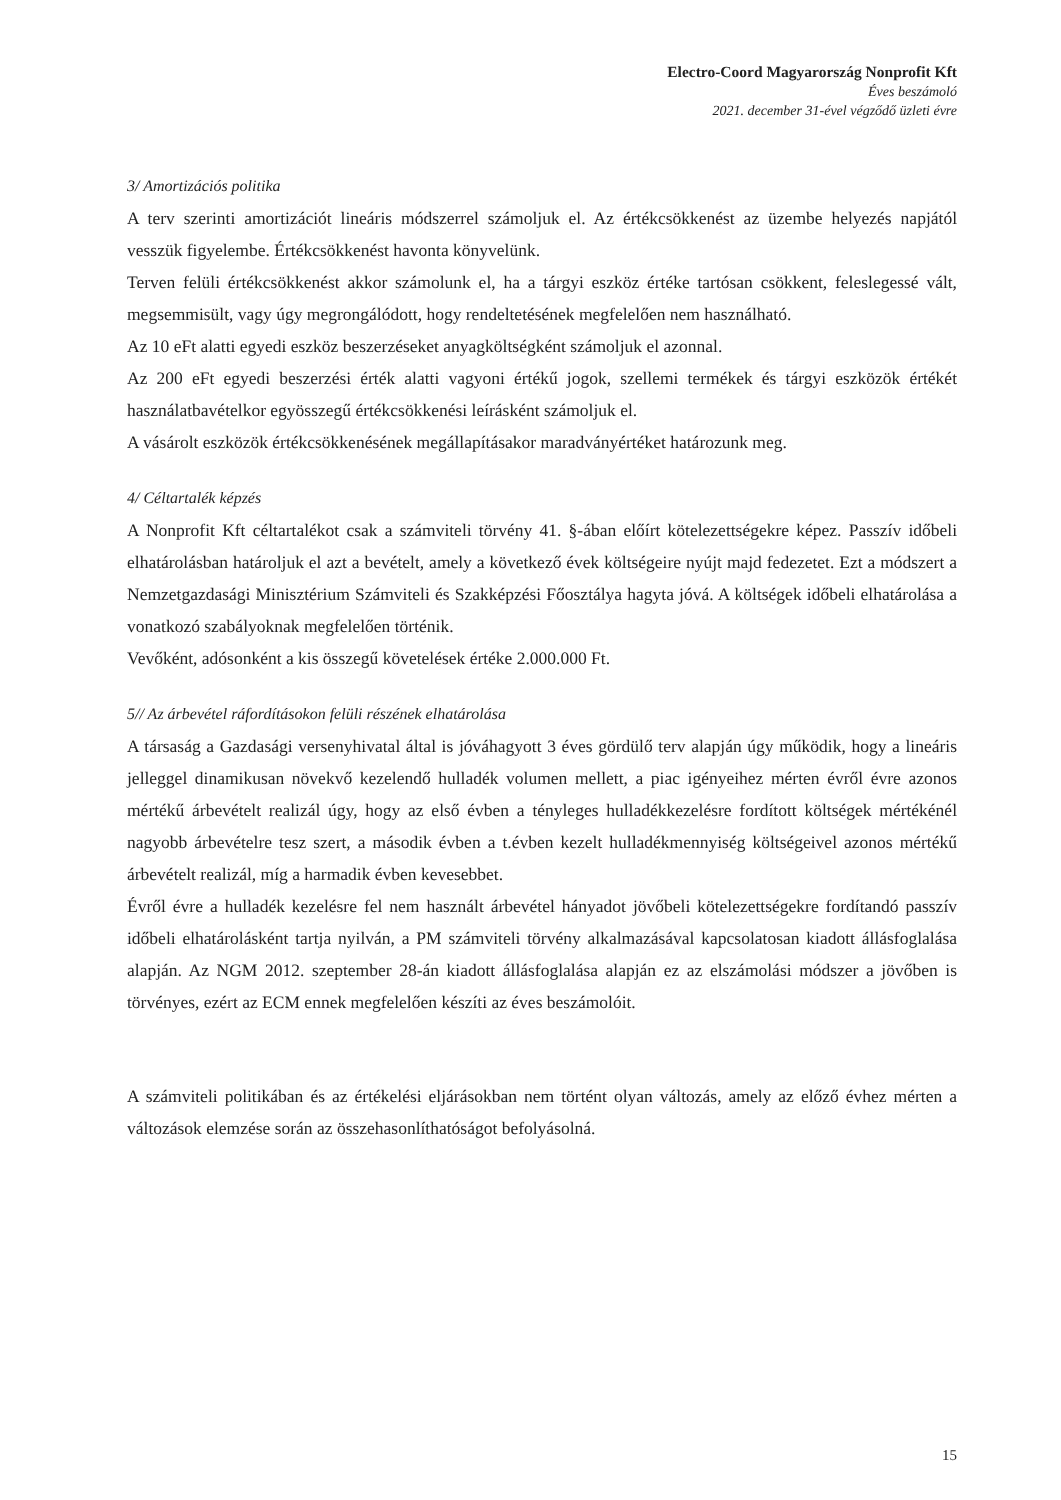Electro-Coord Magyarország Nonprofit Kft
Éves beszámoló
2021. december 31-ével végződő üzleti évre
3/ Amortizációs politika
A terv szerinti amortizációt lineáris módszerrel számoljuk el. Az értékcsökkenést az üzembe helyezés napjától vesszük figyelembe. Értékcsökkenést havonta könyvelünk.
Terven felüli értékcsökkenést akkor számolunk el, ha a tárgyi eszköz értéke tartósan csökkent, feleslegessé vált, megsemmisült, vagy úgy megrongálódott, hogy rendeltetésének megfelelően nem használható.
Az 10 eFt alatti egyedi eszköz beszerzéseket anyagköltségként számoljuk el azonnal.
Az 200 eFt egyedi beszerzési érték alatti vagyoni értékű jogok, szellemi termékek és tárgyi eszközök értékét használatbavételkor egyösszegű értékcsökkenési leírásként számoljuk el.
A vásárolt eszközök értékcsökkenésének megállapításakor maradványértéket határozunk meg.
4/ Céltartalék képzés
A Nonprofit Kft céltartalékot csak a számviteli törvény 41. §-ában előírt kötelezettségekre képez. Passzív időbeli elhatárolásban határoljuk el azt a bevételt, amely a következő évek költségeire nyújt majd fedezetet. Ezt a módszert a Nemzetgazdasági Minisztérium Számviteli és Szakképzési Főosztálya hagyta jóvá. A költségek időbeli elhatárolása a vonatkozó szabályoknak megfelelően történik.
Vevőként, adósonként a kis összegű követelések értéke 2.000.000 Ft.
5// Az árbevétel ráfordításokon felüli részének elhatárolása
A társaság a Gazdasági versenyhivatal által is jóváhagyott 3 éves gördülő terv alapján úgy működik, hogy a lineáris jelleggel dinamikusan növekvő kezelendő hulladék volumen mellett, a piac igényeihez mérten évről évre azonos mértékű árbevételt realizál úgy, hogy az első évben a tényleges hulladékkezelésre fordított költségek mértékénél nagyobb árbevételre tesz szert, a második évben a t.évben kezelt hulladékmennyiség költségeivel azonos mértékű árbevételt realizál, míg a harmadik évben kevesebbet.
Évről évre a hulladék kezelésre fel nem használt árbevétel hányadot jövőbeli kötelezettségekre fordítandó passzív időbeli elhatárolásként tartja nyilván, a PM számviteli törvény alkalmazásával kapcsolatosan kiadott állásfoglalása alapján. Az NGM 2012. szeptember 28-án kiadott állásfoglalása alapján ez az elszámolási módszer a jövőben is törvényes, ezért az ECM ennek megfelelően készíti az éves beszámolóit.
A számviteli politikában és az értékelési eljárásokban nem történt olyan változás, amely az előző évhez mérten a változások elemzése során az összehasonlíthatóságot befolyásolná.
15